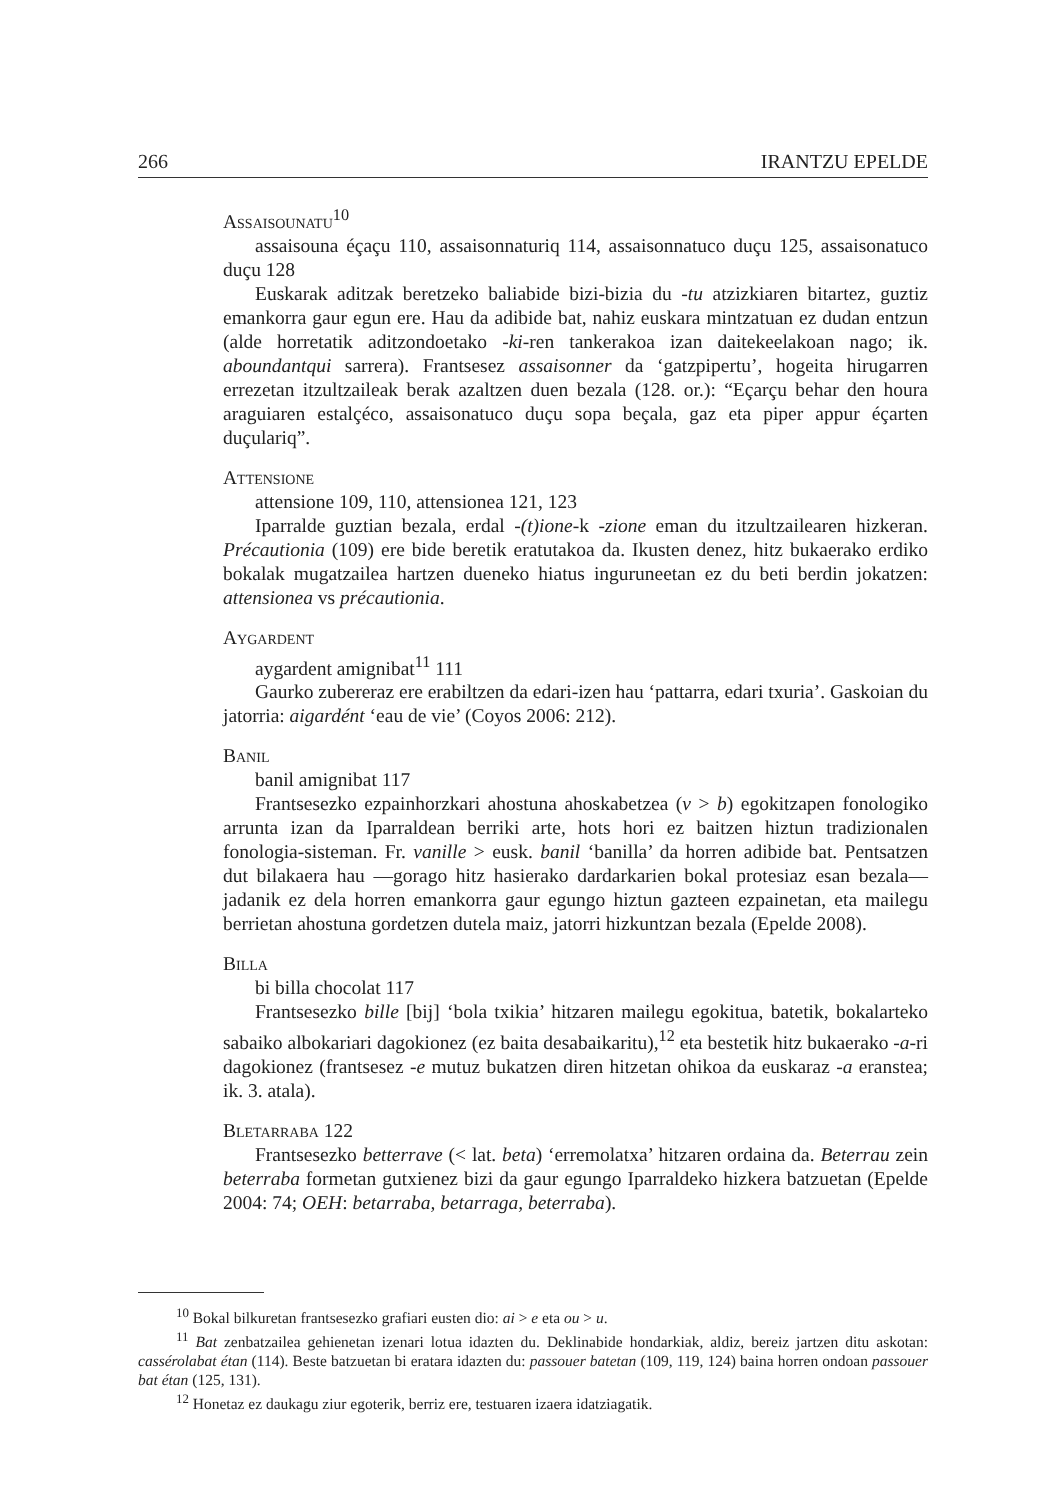266 IRANTZU EPELDE
Assaisounatu<sup>10</sup>
assaisouna éçaçu 110, assaisonnaturiq 114, assaisonnatuco duçu 125, assaisonatuco duçu 128
Euskarak aditzak beretzeko baliabide bizi-bizia du -tu atzizkiaren bitartez, guztiz emankorra gaur egun ere. Hau da adibide bat, nahiz euskara mintzatuan ez dudan entzun (alde horretatik aditzondoetako -ki-ren tankerakoa izan daitekeelakoan nago; ik. aboundantqui sarrera). Frantsesez assaisonner da ‘gatzpipertu’, hogeita hirugarren errezetan itzultzaileak berak azaltzen duen bezala (128. or.): “Eçarçu behar den houra araguiaren estalçéco, assaisonatuco duçu sopa beçala, gaz eta piper appur éçarten duçulariq”.
Attensione
attensione 109, 110, attensionea 121, 123
Iparralde guztian bezala, erdal -(t)ione-k -zione eman du itzultzailearen hizkeran. Précautionia (109) ere bide beretik eratutakoa da. Ikusten denez, hitz bukaerako erdiko bokalak mugatzailea hartzen dueneko hiatus inguruneetan ez du beti berdin jokatzen: attensionea vs précautionia.
Aygardent
aygardent amignibat<sup>11</sup> 111
Gaurko zubereraz ere erabiltzen da edari-izen hau ‘pattarra, edari txuria’. Gaskoian du jatorria: aigardént ‘eau de vie’ (Coyos 2006: 212).
Banil
banil amignibat 117
Frantsesezko ezpainhorzkari ahostuna ahoskabetzea (v > b) egokitzapen fonologiko arrunta izan da Iparraldean berriki arte, hots hori ez baitzen hiztun tradizionalen fonologia-sisteman. Fr. vanille > eusk. banil ‘banilla’ da horren adibide bat. Pentsatzen dut bilakaera hau —gorago hitz hasierako dardarkarien bokal protesiaz esan bezala— jadanik ez dela horren emankorra gaur egungo hiztun gazteen ezpainetan, eta mailegu berrietan ahostuna gordetzen dutela maiz, jatorri hizkuntzan bezala (Epelde 2008).
Billa
bi billa chocolat 117
Frantsesezko bille [bij] ‘bola txikia’ hitzaren mailegu egokitua, batetik, bokalarteko sabaiko albokariari dagokionez (ez baita desabaikaritu),<sup>12</sup> eta bestetik hitz bukaerako -a-ri dagokionez (frantsesez -e mutuz bukatzen diren hitzetan ohikoa da euskaraz -a eranstea; ik. 3. atala).
Bletarraba 122
Frantsesezko betterrave (< lat. beta) ‘erremolatxa’ hitzaren ordaina da. Beterrau zein beterraba formetan gutxienez bizi da gaur egungo Iparraldeko hizkera batzuetan (Epelde 2004: 74; OEH: betarraba, betarraga, beterraba).
<sup>10</sup> Bokal bilkuretan frantsesezko grafiari eusten dio: ai > e eta ou > u.
<sup>11</sup> Bat zenbatzailea gehienetan izenari lotua idazten du. Deklinabide hondarkiak, aldiz, bereiz jartzen ditu askotan: cassérolabat étan (114). Beste batzuetan bi eratara idazten du: passouer batetan (109, 119, 124) baina horren ondoan passouer bat étan (125, 131).
<sup>12</sup> Honetaz ez daukagu ziur egoterik, berriz ere, testuaren izaera idatziagatik.